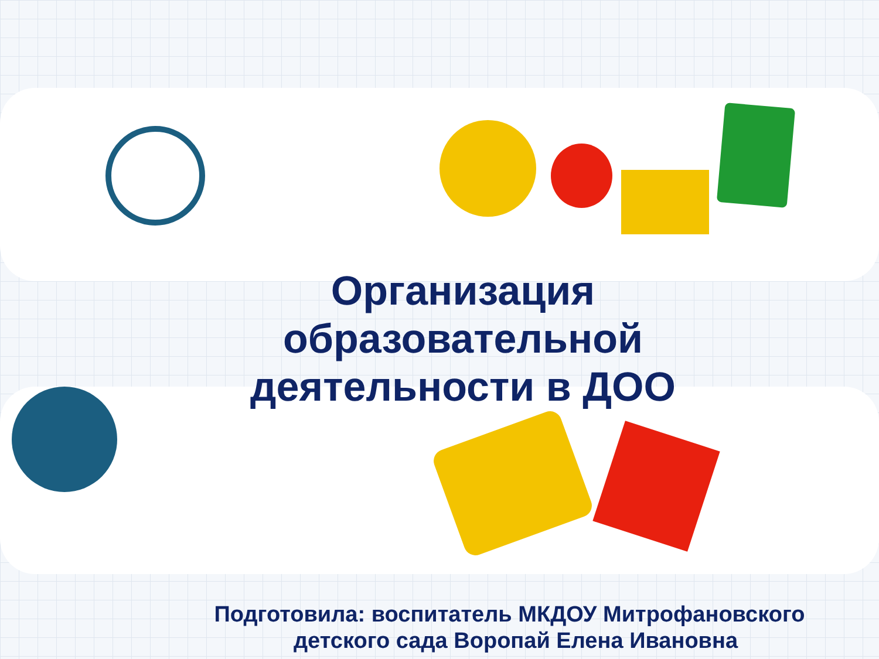Организация образовательной деятельности в ДОО
Подготовила: воспитатель МКДОУ Митрофановского детского сада Воропай Елена Ивановна